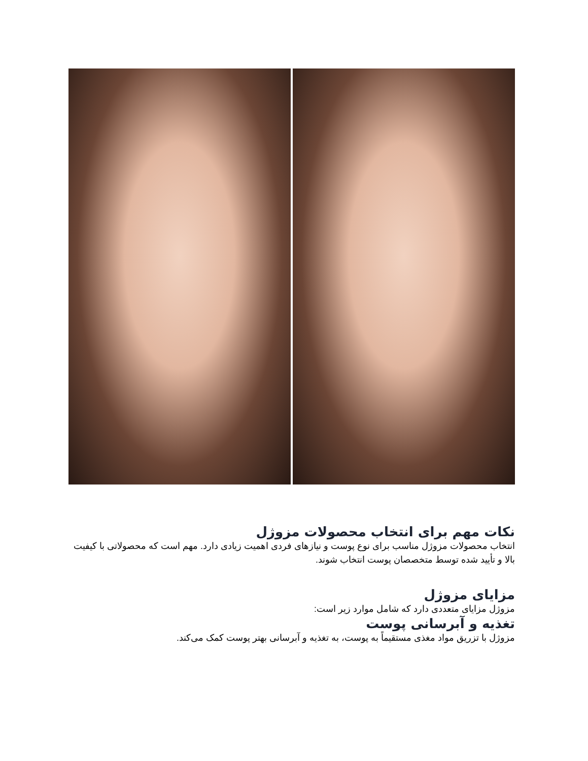نکات مهم برای انتخاب محصولات مزوژل
انتخاب محصولات مزوژل مناسب برای نوع پوست و نیازهای فردی اهمیت زیادی دارد. مهم است که محصولاتی با کیفیت بالا و تأیید شده توسط متخصصان پوست انتخاب شوند.
مزایای مزوژل
مزوژل مزایای متعددی دارد که شامل موارد زیر است:
تغذیه و آبرسانی پوست
مزوژل با تزریق مواد مغذی مستقیماً به پوست، به تغذیه و آبرسانی بهتر پوست کمک می‌کند.